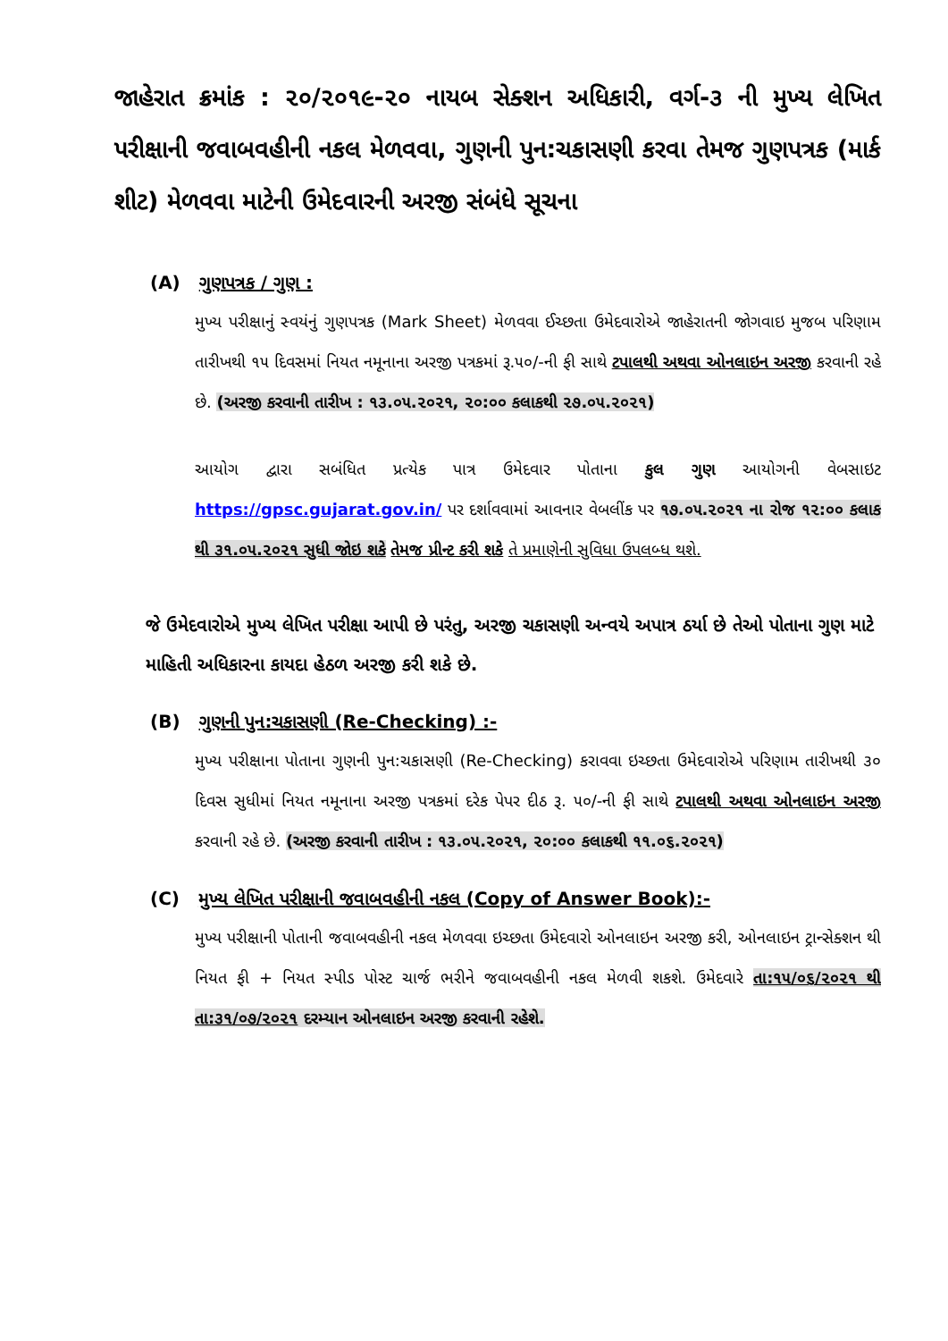જાહેરાત ક્રમાંક : ૨૦/૨૦૧૯-૨૦ નાયબ સેક્શન અધિકારી, વર્ગ-૩ ની મુખ્ય લેખિત પરીક્ષાની જવાબવહીની નકલ મેળવવા, ગુણની પુન:ચકાસણી કરવા તેમજ ગુણપત્રક (માર્ક શીટ) મેળવવા માટેની ઉમેદવારની અરજી સંબંધે સૂચના
(A) ગુણપત્રક / ગુણ :
મુખ્ય પરીક્ષાનું સ્વયંનું ગુણપત્રક (Mark Sheet) મેળવવા ઈચ્છતા ઉમેદવારોએ જાહેરાતની જોગવાઇ મુજબ પરિણામ તારીખથી ૧૫ દિવસમાં નિયત નમૂનાના અરજી પત્રકમાં રૂ.૫૦/-ની ફી સાથે ટપાલથી અથવા ઓનલાઇન અરજી કરવાની રહે છે. (અરજી કરવાની તારીખ : ૧૩.૦૫.૨૦૨૧, ૨૦:૦૦ કલાકથી ૨૭.૦૫.૨૦૨૧)
આયોગ દ્વારા સબંધિત પ્રત્યેક પાત્ર ઉમેદવાર પોતાના કુલ ગુણ આયોગની વેબસાઇટ https://gpsc.gujarat.gov.in/ પર દર્શાવવામાં આવનાર વેબલીંક પર ૧૭.૦૫.૨૦૨૧ ના રોજ ૧૨:૦૦ કલાક થી ૩૧.૦૫.૨૦૨૧ સુધી જોઇ શકે તેમજ પ્રીન્ટ કરી શકે તે પ્રમાણેની સુવિધા ઉપલબ્ધ થશે.
જે ઉમેદવારોએ મુખ્ય લેખિત પરીક્ષા આપી છે પરંતુ, અરજી ચકાસણી અન્વયે અપાત્ર ઠર્યા છે તેઓ પોતાના ગુણ માટે માહિતી અધિકારના કાયદા હેઠળ અરજી કરી શકે છે.
(B) ગુણની પુન:ચકાસણી (Re-Checking) :-
મુખ્ય પરીક્ષાના પોતાના ગુણની પુન:ચકાસણી (Re-Checking) કરાવવા ઇચ્છતા ઉમેદવારોએ પરિણામ તારીખથી ૩૦ દિવસ સુધીમાં નિયત નમૂનાના અરજી પત્રકમાં દરેક પેપર દીઠ રૂ. ૫૦/-ની ફી સાથે ટપાલથી અથવા ઓનલાઇન અરજી કરવાની રહે છે. (અરજી કરવાની તારીખ : ૧૩.૦૫.૨૦૨૧, ૨૦:૦૦ કલાકથી ૧૧.૦૬.૨૦૨૧)
(C) મુખ્ય લેખિત પરીક્ષાની જવાબવહીની નકલ (Copy of Answer Book):-
મુખ્ય પરીક્ષાની પોતાની જવાબવહીની નકલ મેળવવા ઇચ્છતા ઉમેદવારો ઓનલાઇન અરજી કરી, ઓનલાઇન ટ્રાન્સેક્શન થી નિયત ફી + નિયત સ્પીડ પોસ્ટ ચાર્જ ભરીને જવાબવહીની નકલ મેળવી શકશે. ઉમેદવારે તા:૧૫/૦૬/૨૦૨૧ થી તા:૩૧/૦૭/૨૦૨૧ દરમ્યાન ઓનલાઇન અરજી કરવાની રહેશે.